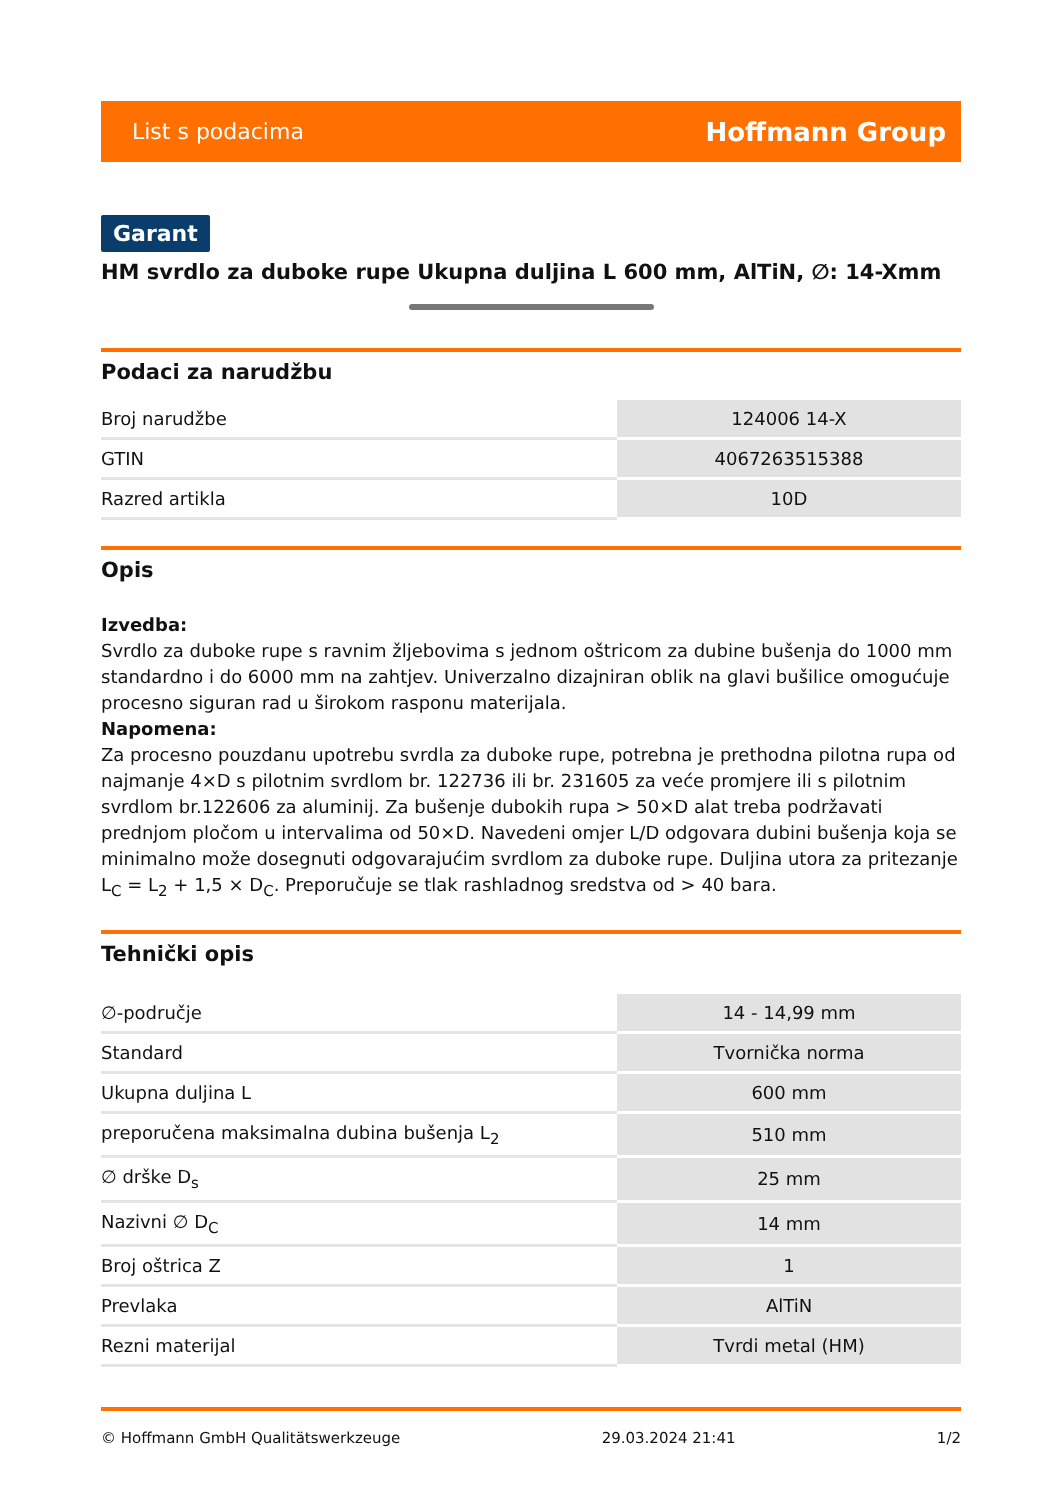List s podacima Hoffmann Group
Garant
HM svrdlo za duboke rupe Ukupna duljina L 600 mm, AlTiN, ∅: 14-Xmm
Podaci za narudžbu
| Broj narudžbe | 124006 14-X |
| GTIN | 4067263515388 |
| Razred artikla | 10D |
Opis
Izvedba:
Svrdlo za duboke rupe s ravnim žljebovima s jednom oštricom za dubine bušenja do 1000 mm standardno i do 6000 mm na zahtjev. Univerzalno dizajniran oblik na glavi bušilice omogućuje procesno siguran rad u širokom rasponu materijala.
Napomena:
Za procesno pouzdanu upotrebu svrdla za duboke rupe, potrebna je prethodna pilotna rupa od najmanje 4×D s pilotnim svrdlom br. 122736 ili br. 231605 za veće promjere ili s pilotnim svrdlom br.122606 za aluminij. Za bušenje dubokih rupa > 50×D alat treba podržavati prednjom pločom u intervalima od 50×D. Navedeni omjer L/D odgovara dubini bušenja koja se minimalno može dosegnuti odgovarajućim svrdlom za duboke rupe. Duljina utora za pritezanje L<sub>C</sub> = L<sub>2</sub> + 1,5 × D<sub>C</sub>. Preporučuje se tlak rashladnog sredstva od > 40 bara.
Tehnički opis
| ∅-područje | 14 - 14,99 mm |
| Standard | Tvornička norma |
| Ukupna duljina L | 600 mm |
| preporučena maksimalna dubina bušenja L<sub>2</sub> | 510 mm |
| ∅ drške D<sub>s</sub> | 25 mm |
| Nazivni ∅ D<sub>C</sub> | 14 mm |
| Broj oštrica Z | 1 |
| Prevlaka | AlTiN |
| Rezni materijal | Tvrdi metal (HM) |
© Hoffmann GmbH Qualitätswerkzeuge 29.03.2024 21:41 1/2